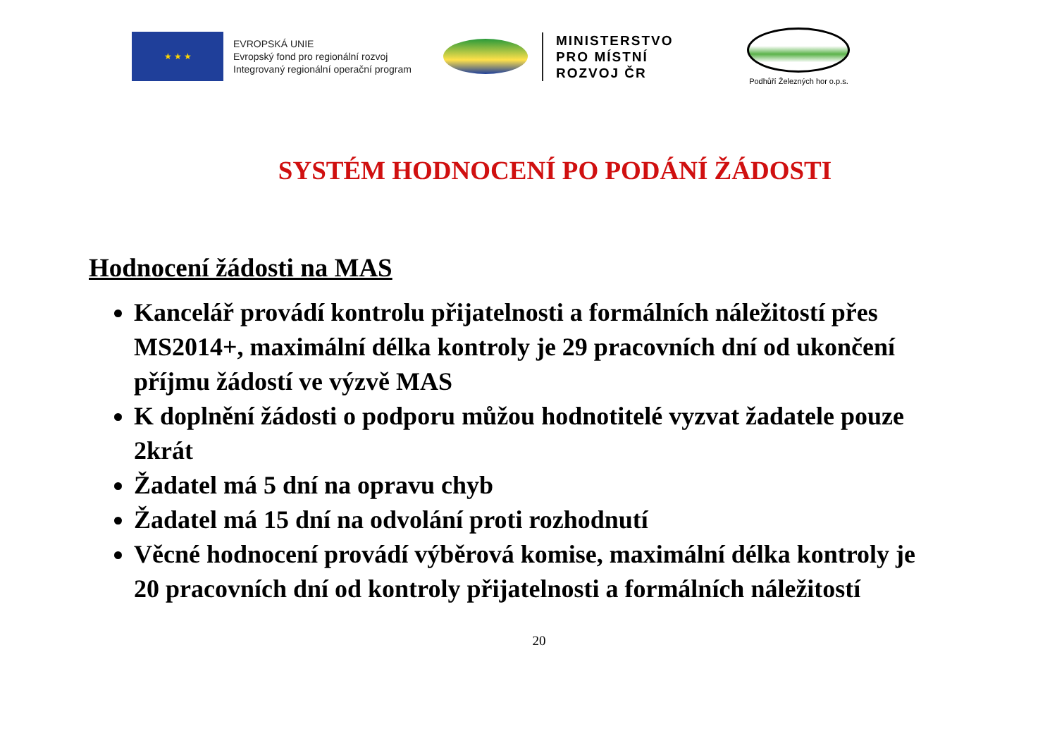★ ★ ★
EVROPSKÁ UNIE
Evropský fond pro regionální rozvoj
Integrovaný regionální operační program
MINISTERSTVO
PRO MÍSTNÍ
ROZVOJ ČR
Podhůří Železných hor o.p.s.
SYSTÉM HODNOCENÍ PO PODÁNÍ ŽÁDOSTI
Hodnocení žádosti na MAS
Kancelář provádí kontrolu přijatelnosti a formálních náležitostí přes MS2014+, maximální délka kontroly je 29 pracovních dní od ukončení příjmu žádostí ve výzvě MAS
K doplnění žádosti o podporu můžou hodnotitelé vyzvat žadatele pouze 2krát
Žadatel má 5 dní na opravu chyb
Žadatel má 15 dní na odvolání proti rozhodnutí
Věcné hodnocení provádí výběrová komise, maximální délka kontroly je 20 pracovních dní od kontroly přijatelnosti a formálních náležitostí
20